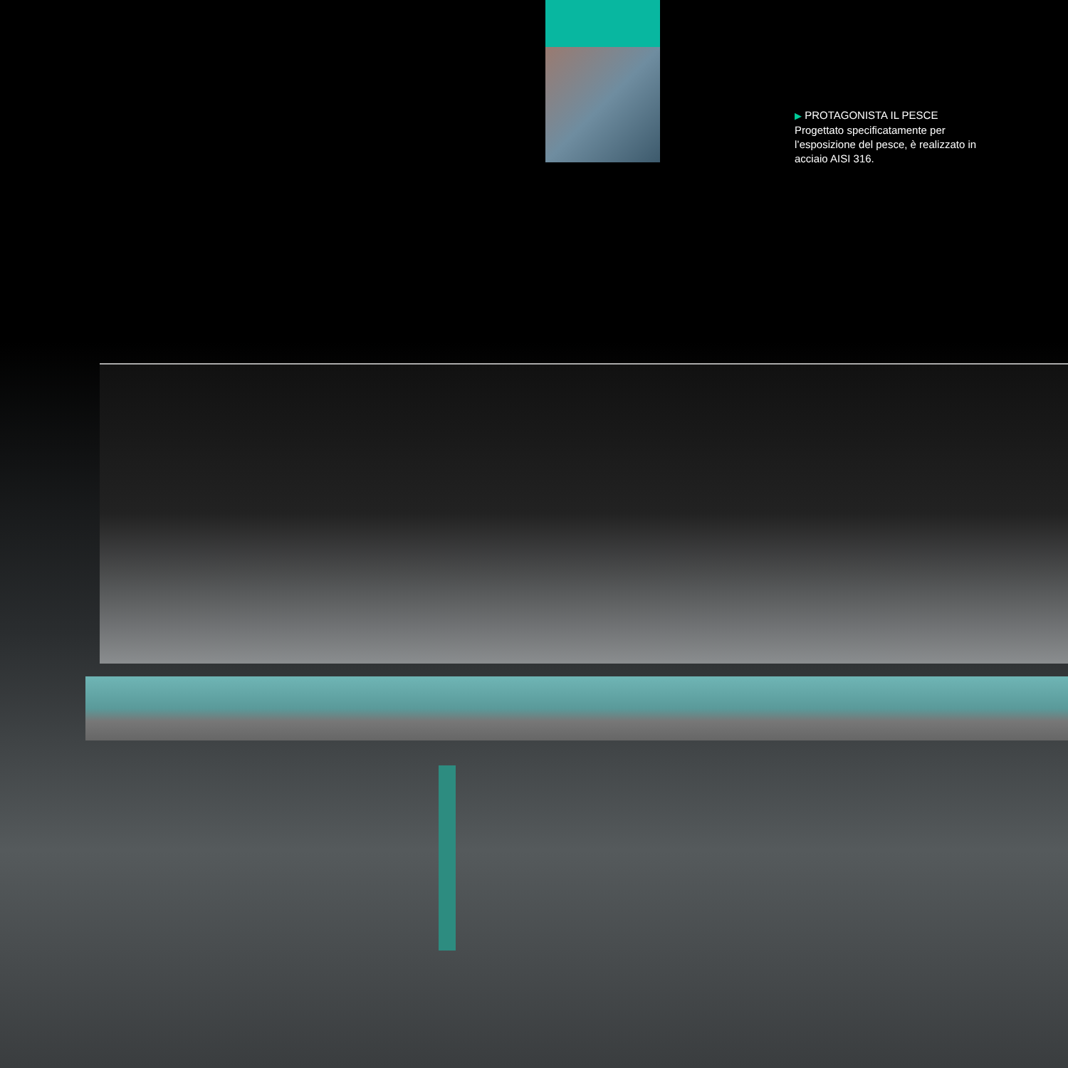▶ PROTAGONISTA IL PESCE
Progettato specificatamente per l’esposizione del pesce, è realizzato in acciaio AISI 316.